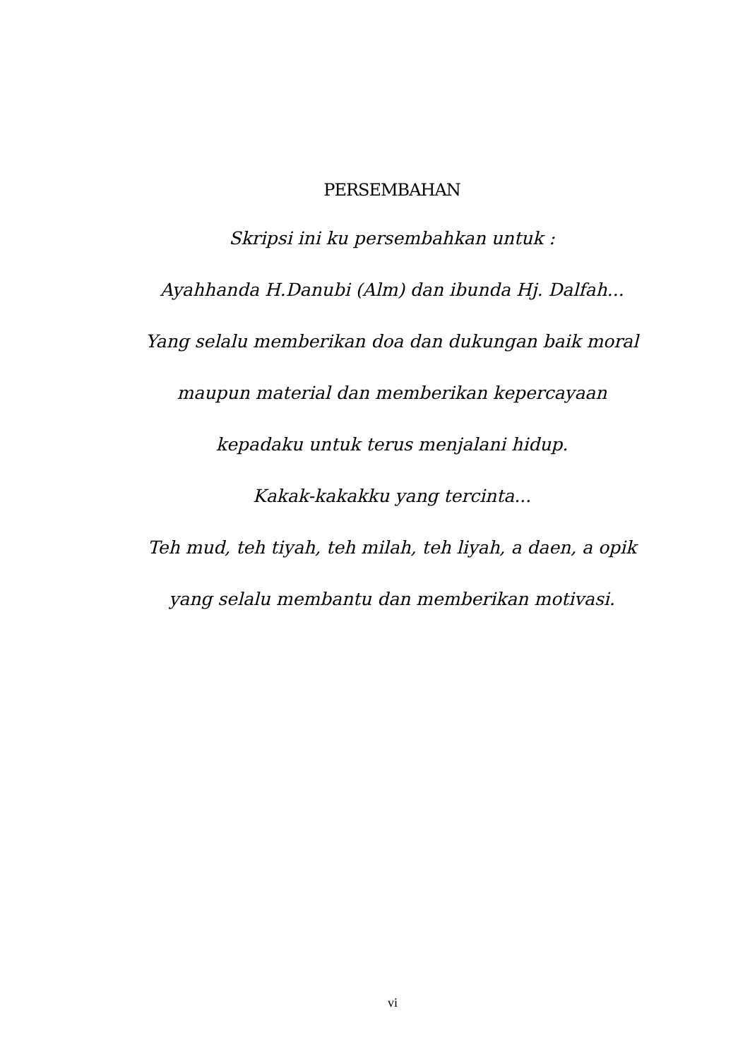PERSEMBAHAN
Skripsi ini ku persembahkan untuk :
Ayahhanda H.Danubi (Alm) dan ibunda Hj. Dalfah...
Yang selalu memberikan doa dan dukungan baik moral
maupun material dan memberikan kepercayaan
kepadaku untuk terus menjalani hidup.
Kakak-kakakku yang tercinta...
Teh mud, teh tiyah, teh milah, teh liyah, a daen, a opik
yang selalu membantu dan memberikan motivasi.
vi